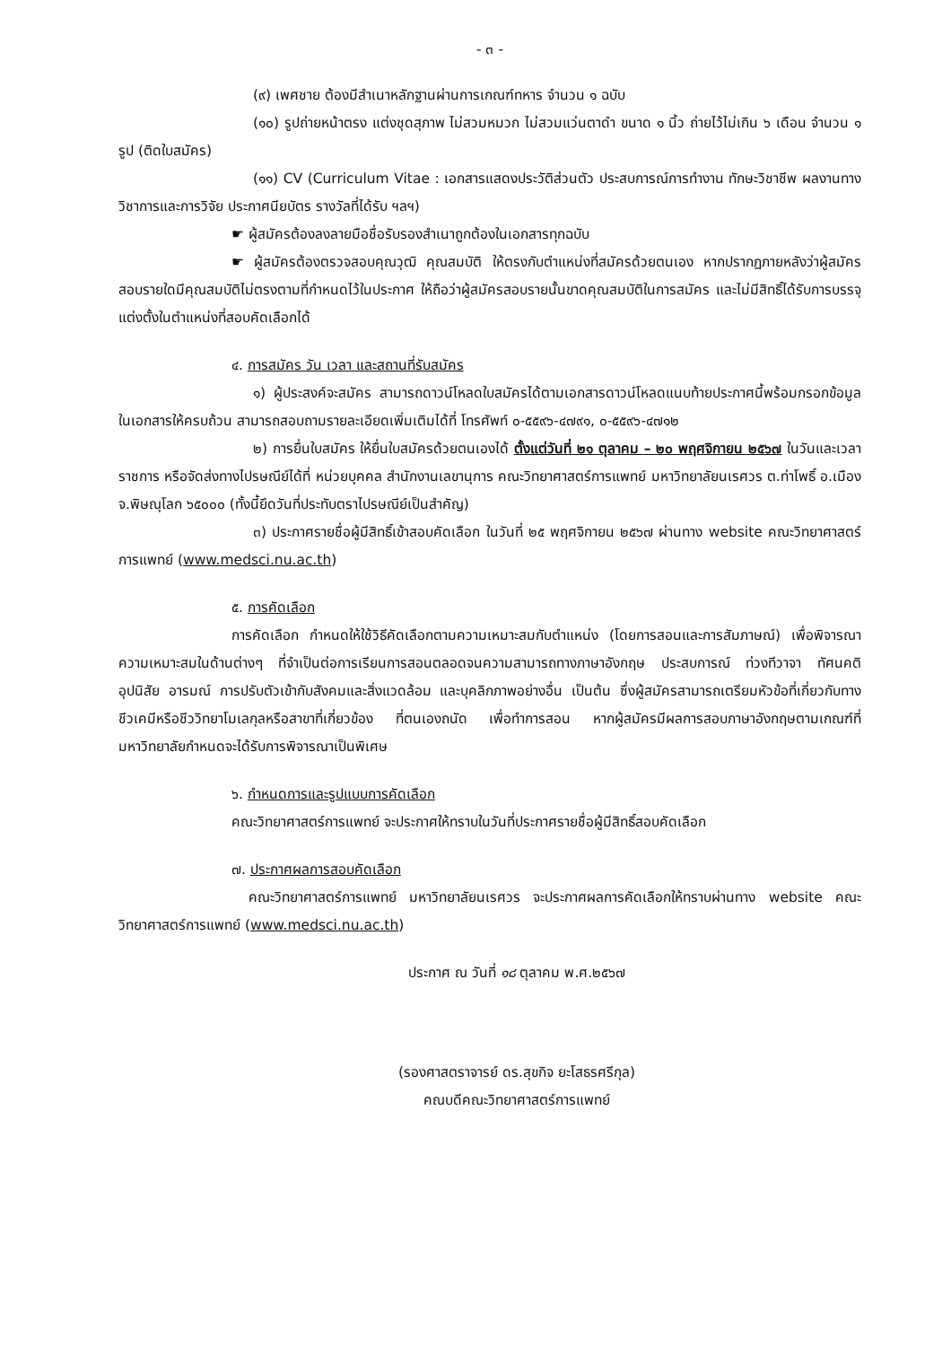- ๓ -
(๙) เพศชาย ต้องมีสำเนาหลักฐานผ่านการเกณฑ์ทหาร จำนวน ๑ ฉบับ
(๑๐) รูปถ่ายหน้าตรง แต่งชุดสุภาพ ไม่สวมหมวก ไม่สวมแว่นตาดำ ขนาด ๑ นิ้ว ถ่ายไว้ไม่เกิน ๖ เดือน จำนวน ๑ รูป (ติดใบสมัคร)
(๑๑) CV (Curriculum Vitae : เอกสารแสดงประวัติส่วนตัว ประสบการณ์การทำงาน ทักษะวิชาชีพ ผลงานทางวิชาการและการวิจัย ประกาศนียบัตร รางวัลที่ได้รับ ฯลฯ)
☛ ผู้สมัครต้องลงลายมือชื่อรับรองสำเนาถูกต้องในเอกสารทุกฉบับ
☛ ผู้สมัครต้องตรวจสอบคุณวุฒิ คุณสมบัติ ให้ตรงกับตำแหน่งที่สมัครด้วยตนเอง หากปรากฏภายหลังว่าผู้สมัครสอบรายใดมีคุณสมบัติไม่ตรงตามที่กำหนดไว้ในประกาศ ให้ถือว่าผู้สมัครสอบรายนั้นขาดคุณสมบัติในการสมัคร และไม่มีสิทธิ์ได้รับการบรรจุแต่งตั้งในตำแหน่งที่สอบคัดเลือกได้
๔. การสมัคร วัน เวลา และสถานที่รับสมัคร
๑) ผู้ประสงค์จะสมัคร สามารถดาวน์โหลดใบสมัครได้ตามเอกสารดาวน์โหลดแนบท้ายประกาศนี้พร้อมกรอกข้อมูลในเอกสารให้ครบถ้วน สามารถสอบถามรายละเอียดเพิ่มเติมได้ที่ โทรศัพท์ ๐-๕๕๙๖-๔๗๙๑, ๐-๕๕๙๖-๔๗๑๒
๒) การยื่นใบสมัคร ให้ยื่นใบสมัครด้วยตนเองได้ ตั้งแต่วันที่ ๒๑ ตุลาคม – ๒๐ พฤศจิกายน ๒๕๖๗ ในวันและเวลาราชการ หรือจัดส่งทางไปรษณีย์ได้ที่ หน่วยบุคคล สำนักงานเลขานุการ คณะวิทยาศาสตร์การแพทย์ มหาวิทยาลัยนเรศวร ต.ท่าโพธิ์ อ.เมือง จ.พิษณุโลก ๖๕๐๐๐ (ทั้งนี้ยึดวันที่ประทับตราไปรษณีย์เป็นสำคัญ)
๓) ประกาศรายชื่อผู้มีสิทธิ์เข้าสอบคัดเลือก ในวันที่ ๒๕ พฤศจิกายน ๒๕๖๗ ผ่านทาง website คณะวิทยาศาสตร์การแพทย์ (www.medsci.nu.ac.th)
๕. การคัดเลือก
การคัดเลือก กำหนดให้ใช้วิธีคัดเลือกตามความเหมาะสมกับตำแหน่ง (โดยการสอนและการสัมภาษณ์) เพื่อพิจารณาความเหมาะสมในด้านต่างๆ ที่จำเป็นต่อการเรียนการสอนตลอดจนความสามารถทางภาษาอังกฤษ ประสบการณ์ ท่วงทีวาจา ทัศนคติ อุปนิสัย อารมณ์ การปรับตัวเข้ากับสังคมและสิ่งแวดล้อม และบุคลิกภาพอย่างอื่น เป็นต้น ซึ่งผู้สมัครสามารถเตรียมหัวข้อที่เกี่ยวกับทางชีวเคมีหรือชีววิทยาโมเลกุลหรือสาขาที่เกี่ยวข้อง ที่ตนเองถนัด เพื่อทำการสอน หากผู้สมัครมีผลการสอบภาษาอังกฤษตามเกณฑ์ที่มหาวิทยาลัยกำหนดจะได้รับการพิจารณาเป็นพิเศษ
๖. กำหนดการและรูปแบบการคัดเลือก
คณะวิทยาศาสตร์การแพทย์ จะประกาศให้ทราบในวันที่ประกาศรายชื่อผู้มีสิทธิ์สอบคัดเลือก
๗. ประกาศผลการสอบคัดเลือก
คณะวิทยาศาสตร์การแพทย์ มหาวิทยาลัยนเรศวร จะประกาศผลการคัดเลือกให้ทราบผ่านทาง website คณะวิทยาศาสตร์การแพทย์ (www.medsci.nu.ac.th)
ประกาศ ณ วันที่ ๑๘ ตุลาคม พ.ศ.๒๕๖๗
(รองศาสตราจารย์ ดร.สุขกิจ ยะโสธรศรีกุล)
คณบดีคณะวิทยาศาสตร์การแพทย์